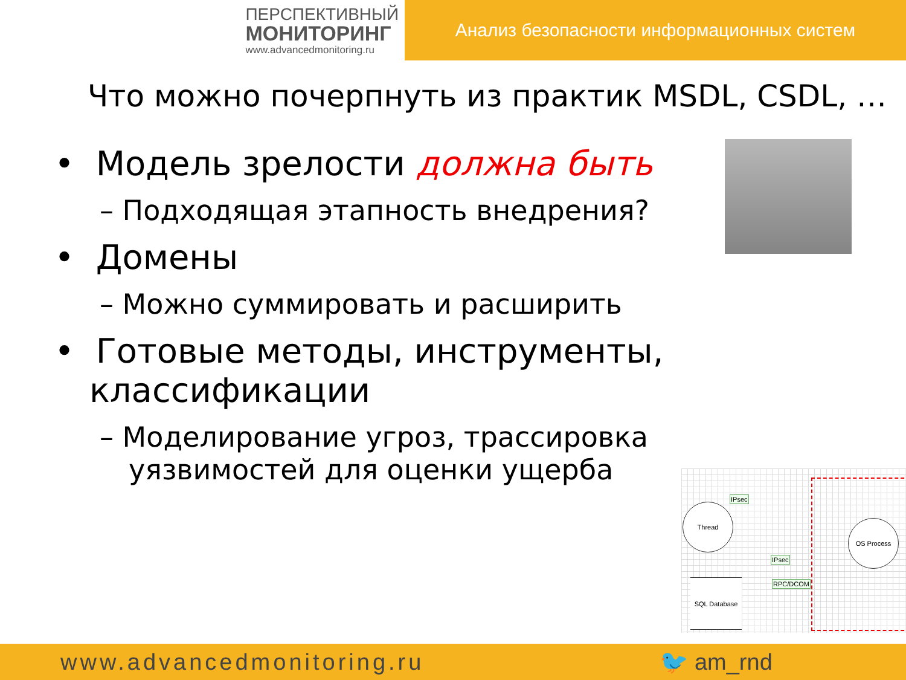ПЕРСПЕКТИВНЫЙ
МОНИТОРИНГ
www.advancedmonitoring.ru
Анализ безопасности информационных систем
Что можно почерпнуть из практик MSDL, CSDL, …
• Модель зрелости должна быть
– Подходящая этапность внедрения?
• Домены
– Можно суммировать и расширить
• Готовые методы, инструменты, классификации
– Моделирование угроз, трассировка уязвимостей для оценки ущерба
Thread
IPsec
IPsec
RPC/DCOM
SQL Database
OS Process
www.advancedmonitoring.ru 🐦 am_rnd